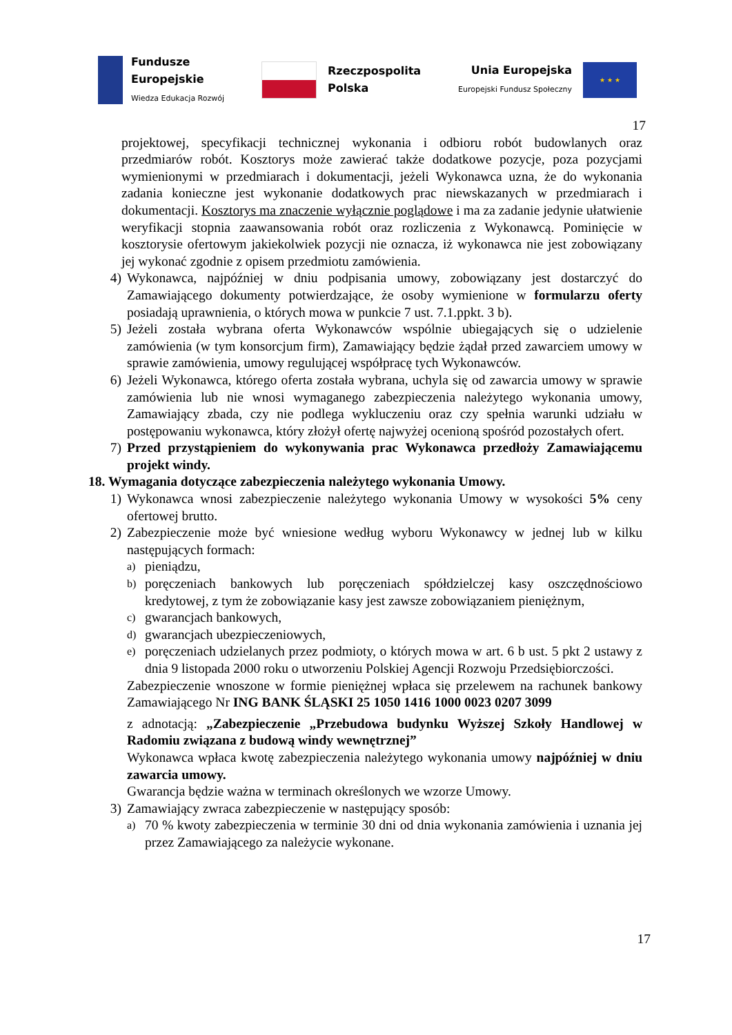Fundusze
Europejskie
Wiedza Edukacja Rozwój
Rzeczpospolita
Polska
Unia Europejska
Europejski Fundusz Społeczny
★ ★ ★
17
projektowej, specyfikacji technicznej wykonania i odbioru robót budowlanych oraz przedmiarów robót. Kosztorys może zawierać także dodatkowe pozycje, poza pozycjami wymienionymi w przedmiarach i dokumentacji, jeżeli Wykonawca uzna, że do wykonania zadania konieczne jest wykonanie dodatkowych prac niewskazanych w przedmiarach i dokumentacji. Kosztorys ma znaczenie wyłącznie poglądowe i ma za zadanie jedynie ułatwienie weryfikacji stopnia zaawansowania robót oraz rozliczenia z Wykonawcą. Pominięcie w kosztorysie ofertowym jakiekolwiek pozycji nie oznacza, iż wykonawca nie jest zobowiązany jej wykonać zgodnie z opisem przedmiotu zamówienia.
4) Wykonawca, najpóźniej w dniu podpisania umowy, zobowiązany jest dostarczyć do Zamawiającego dokumenty potwierdzające, że osoby wymienione w formularzu oferty posiadają uprawnienia, o których mowa w punkcie 7 ust. 7.1.ppkt. 3 b).
5) Jeżeli została wybrana oferta Wykonawców wspólnie ubiegających się o udzielenie zamówienia (w tym konsorcjum firm), Zamawiający będzie żądał przed zawarciem umowy w sprawie zamówienia, umowy regulującej współpracę tych Wykonawców.
6) Jeżeli Wykonawca, którego oferta została wybrana, uchyla się od zawarcia umowy w sprawie zamówienia lub nie wnosi wymaganego zabezpieczenia należytego wykonania umowy, Zamawiający zbada, czy nie podlega wykluczeniu oraz czy spełnia warunki udziału w postępowaniu wykonawca, który złożył ofertę najwyżej ocenioną spośród pozostałych ofert.
7) Przed przystąpieniem do wykonywania prac Wykonawca przedłoży Zamawiającemu projekt windy.
18. Wymagania dotyczące zabezpieczenia należytego wykonania Umowy.
1) Wykonawca wnosi zabezpieczenie należytego wykonania Umowy w wysokości 5% ceny ofertowej brutto.
2) Zabezpieczenie może być wniesione według wyboru Wykonawcy w jednej lub w kilku następujących formach:
a)
pieniądzu,
b)
poręczeniach bankowych lub poręczeniach spółdzielczej kasy oszczędnościowo kredytowej, z tym że zobowiązanie kasy jest zawsze zobowiązaniem pieniężnym,
c)
gwarancjach bankowych,
d)
gwarancjach ubezpieczeniowych,
e)
poręczeniach udzielanych przez podmioty, o których mowa w art. 6 b ust. 5 pkt 2 ustawy z dnia 9 listopada 2000 roku o utworzeniu Polskiej Agencji Rozwoju Przedsiębiorczości.
Zabezpieczenie wnoszone w formie pieniężnej wpłaca się przelewem na rachunek bankowy Zamawiającego Nr ING BANK ŚLĄSKI 25 1050 1416 1000 0023 0207 3099
z adnotacją: „Zabezpieczenie „Przebudowa budynku Wyższej Szkoły Handlowej w Radomiu związana z budową windy wewnętrznej”
Wykonawca wpłaca kwotę zabezpieczenia należytego wykonania umowy najpóźniej w dniu zawarcia umowy.
Gwarancja będzie ważna w terminach określonych we wzorze Umowy.
3) Zamawiający zwraca zabezpieczenie w następujący sposób:
a)
70 % kwoty zabezpieczenia w terminie 30 dni od dnia wykonania zamówienia i uznania jej przez Zamawiającego za należycie wykonane.
17